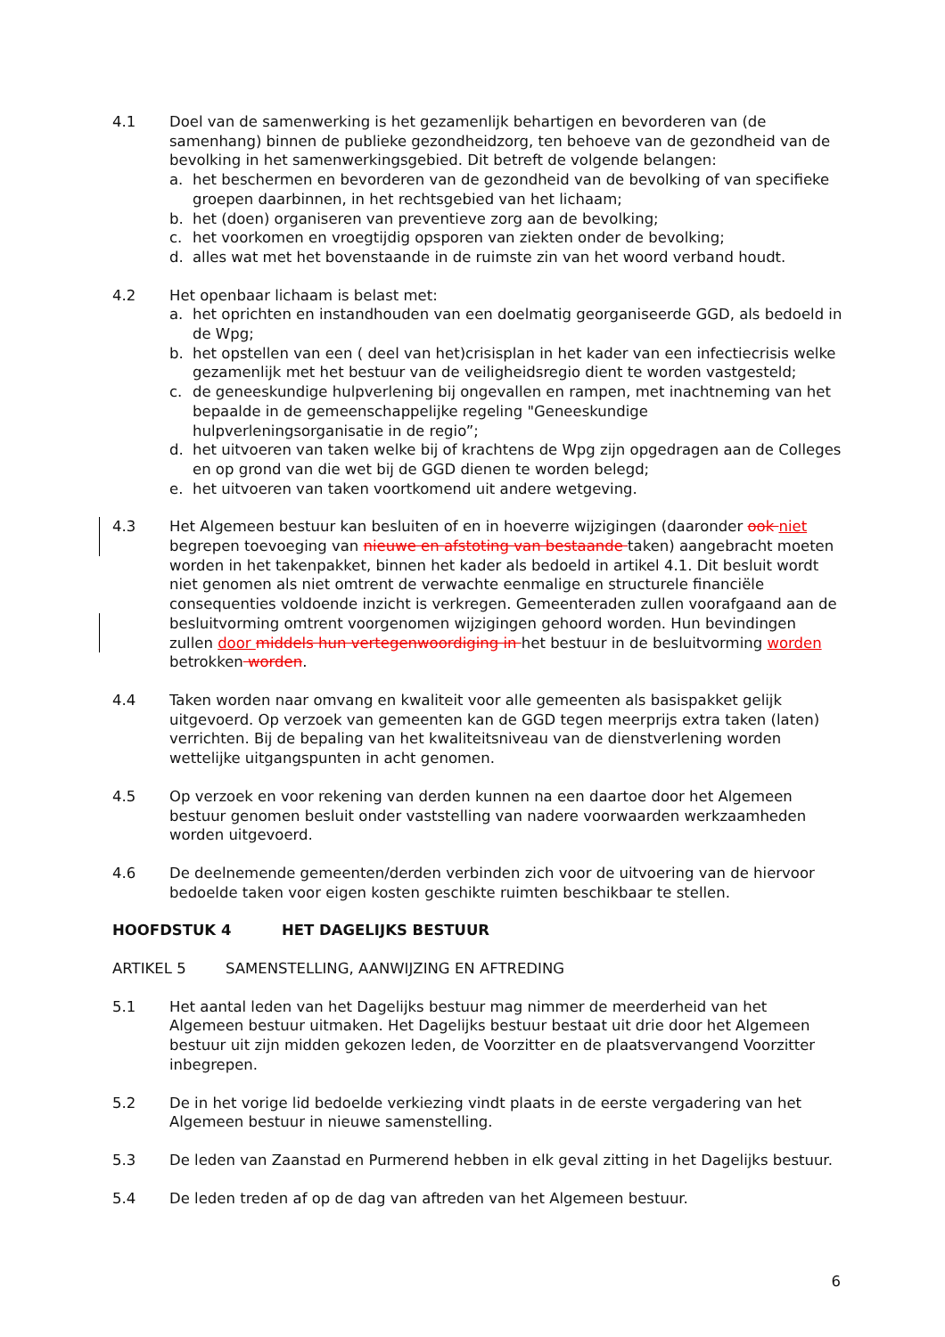4.1 Doel van de samenwerking is het gezamenlijk behartigen en bevorderen van (de samenhang) binnen de publieke gezondheidzorg, ten behoeve van de gezondheid van de bevolking in het samenwerkingsgebied. Dit betreft de volgende belangen:
a. het beschermen en bevorderen van de gezondheid van de bevolking of van specifieke groepen daarbinnen, in het rechtsgebied van het lichaam;
b. het (doen) organiseren van preventieve zorg aan de bevolking;
c. het voorkomen en vroegtijdig opsporen van ziekten onder de bevolking;
d. alles wat met het bovenstaande in de ruimste zin van het woord verband houdt.
4.2 Het openbaar lichaam is belast met:
a. het oprichten en instandhouden van een doelmatig georganiseerde GGD, als bedoeld in de Wpg;
b. het opstellen van een ( deel van het)crisisplan in het kader van een infectiecrisis welke gezamenlijk met het bestuur van de veiligheidsregio dient te worden vastgesteld;
c. de geneeskundige hulpverlening bij ongevallen en rampen, met inachtneming van het bepaalde in de gemeenschappelijke regeling "Geneeskundige hulpverleningsorganisatie in de regio”;
d. het uitvoeren van taken welke bij of krachtens de Wpg zijn opgedragen aan de Colleges en op grond van die wet bij de GGD dienen te worden belegd;
e. het uitvoeren van taken voortkomend uit andere wetgeving.
4.3 Het Algemeen bestuur kan besluiten of en in hoeverre wijzigingen (daaronder ook niet begrepen toevoeging van nieuwe en afstoting van bestaande taken) aangebracht moeten worden in het takenpakket, binnen het kader als bedoeld in artikel 4.1. Dit besluit wordt niet genomen als niet omtrent de verwachte eenmalige en structurele financiële consequenties voldoende inzicht is verkregen. Gemeenteraden zullen voorafgaand aan de besluitvorming omtrent voorgenomen wijzigingen gehoord worden. Hun bevindingen zullen door middels hun vertegenwoordiging in het bestuur in de besluitvorming worden betrokken worden.
4.4 Taken worden naar omvang en kwaliteit voor alle gemeenten als basispakket gelijk uitgevoerd. Op verzoek van gemeenten kan de GGD tegen meerprijs extra taken (laten) verrichten. Bij de bepaling van het kwaliteitsniveau van de dienstverlening worden wettelijke uitgangspunten in acht genomen.
4.5 Op verzoek en voor rekening van derden kunnen na een daartoe door het Algemeen bestuur genomen besluit onder vaststelling van nadere voorwaarden werkzaamheden worden uitgevoerd.
4.6 De deelnemende gemeenten/derden verbinden zich voor de uitvoering van de hiervoor bedoelde taken voor eigen kosten geschikte ruimten beschikbaar te stellen.
HOOFDSTUK 4 HET DAGELIJKS BESTUUR
ARTIKEL 5 SAMENSTELLING, AANWIJZING EN AFTREDING
5.1 Het aantal leden van het Dagelijks bestuur mag nimmer de meerderheid van het Algemeen bestuur uitmaken. Het Dagelijks bestuur bestaat uit drie door het Algemeen bestuur uit zijn midden gekozen leden, de Voorzitter en de plaatsvervangend Voorzitter inbegrepen.
5.2 De in het vorige lid bedoelde verkiezing vindt plaats in de eerste vergadering van het Algemeen bestuur in nieuwe samenstelling.
5.3 De leden van Zaanstad en Purmerend hebben in elk geval zitting in het Dagelijks bestuur.
5.4 De leden treden af op de dag van aftreden van het Algemeen bestuur.
6